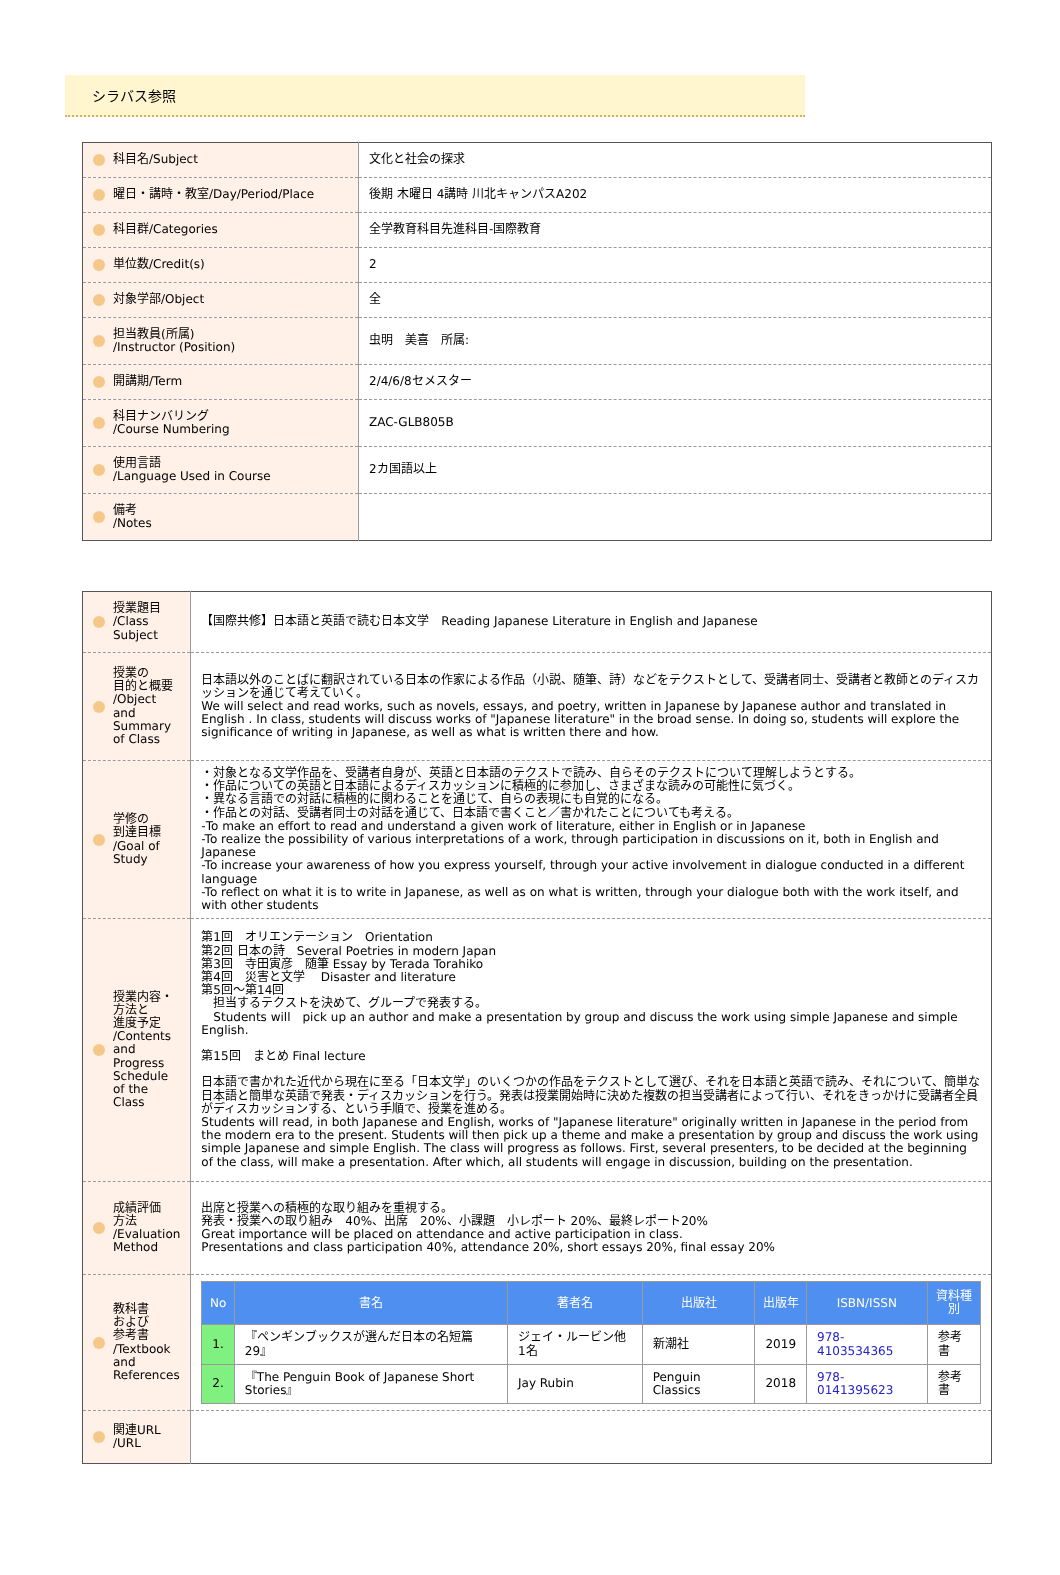シラバス参照
| 科目名/Subject | 文化と社会の探求 |
| 曜日・講時・教室/Day/Period/Place | 後期 木曜日 4講時 川北キャンパスA202 |
| 科目群/Categories | 全学教育科目先進科目-国際教育 |
| 単位数/Credit(s) | 2 |
| 対象学部/Object | 全 |
| 担当教員(所属) /Instructor (Position) | 虫明 美喜 所属: |
| 開講期/Term | 2/4/6/8セメスター |
| 科目ナンバリング /Course Numbering | ZAC-GLB805B |
| 使用言語 /Language Used in Course | 2カ国語以上 |
| 備考 /Notes | |
| 授業題目 /Class Subject | 【国際共修】日本語と英語で読む日本文学 Reading Japanese Literature in English and Japanese |
| 授業の 目的と概要 /Object and Summary of Class | 日本語以外のことばに翻訳されている日本の作家による作品（小説、随筆、詩）などをテクストとして、受講者同士、受講者と教師とのディスカッションを通じて考えていく。 We will select and read works, such as novels, essays, and poetry, written in Japanese by Japanese author and translated in English . In class, students will discuss works of "Japanese literature" in the broad sense. In doing so, students will explore the significance of writing in Japanese, as well as what is written there and how. |
| 学修の 到達目標 /Goal of Study | ・対象となる文学作品を、受講者自身が、英語と日本語のテクストで読み、自らそのテクストについて理解しようとする。 ・作品についての英語と日本語によるディスカッションに積極的に参加し、さまざまな読みの可能性に気づく。 ・異なる言語での対話に積極的に関わることを通じて、自らの表現にも自覚的になる。 ・作品との対話、受講者同士の対話を通じて、日本語で書くこと／書かれたことについても考える。 -To make an effort to read and understand a given work of literature, either in English or in Japanese -To realize the possibility of various interpretations of a work, through participation in discussions on it, both in English and Japanese -To increase your awareness of how you express yourself, through your active involvement in dialogue conducted in a different language -To reflect on what it is to write in Japanese, as well as on what is written, through your dialogue both with the work itself, and with other students |
| 授業内容・ 方法と 進度予定 /Contents and Progress Schedule of the Class | 第1回 オリエンテーション Orientation 第2回 日本の詩 Several Poetries in modern Japan 第3回 寺田寅彦 随筆 Essay by Terada Torahiko 第4回 災害と文学 Disaster and literature 第5回～第14回 担当するテクストを決めて、グループで発表する。 Students will pick up an author and make a presentation by group and discuss the work using simple Japanese and simple English. 第15回 まとめ Final lecture 日本語で書かれた近代から現在に至る「日本文学」のいくつかの作品をテクストとして選び、それを日本語と英語で読み、それについて、簡単な日本語と簡単な英語で発表・ディスカッションを行う。発表は授業開始時に決めた複数の担当受講者によって行い、それをきっかけに受講者全員がディスカッションする、という手順で、授業を進める。 Students will read, in both Japanese and English, works of "Japanese literature" originally written in Japanese in the period from the modern era to the present. Students will then pick up a theme and make a presentation by group and discuss the work using simple Japanese and simple English. The class will progress as follows. First, several presenters, to be decided at the beginning of the class, will make a presentation. After which, all students will engage in discussion, building on the presentation. |
| 成績評価 方法 /Evaluation Method | 出席と授業への積極的な取り組みを重視する。 発表・授業への取り組み 40%、出席 20%、小課題 小レポート 20%、最終レポート20% Great importance will be placed on attendance and active participation in class. Presentations and class participation 40%, attendance 20%, short essays 20%, final essay 20% |
| 教科書 および 参考書 /Textbook and References | / No / 書名 / 著者名 / 出版社 / 出版年 / ISBN/ISSN / 資料種別 / / --- / --- / --- / --- / --- / --- / --- / / 1. / 『ペンギンブックスが選んだ日本の名短篇29』 / ジェイ・ルービン他1名 / 新潮社 / 2019 / 978-4103534365 / 参考書 / / 2. / 『The Penguin Book of Japanese Short Stories』 / Jay Rubin / Penguin Classics / 2018 / 978-0141395623 / 参考書 / |
| 関連URL /URL | |